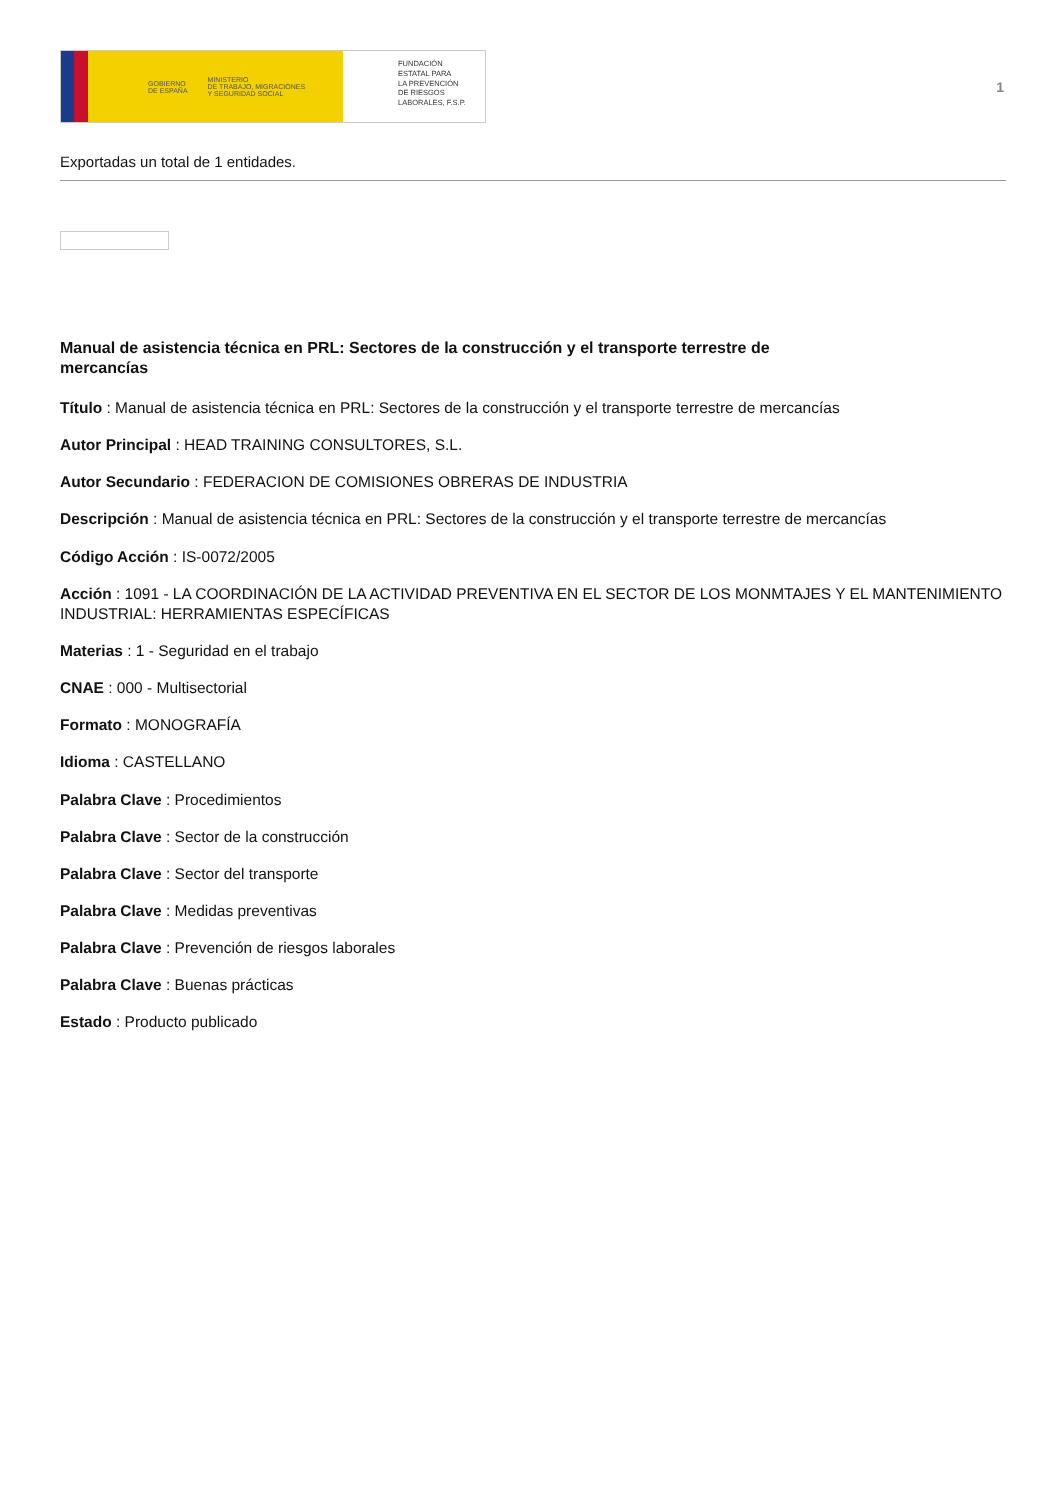GOBIERNO
DE ESPAÑA MINISTERIO
DE TRABAJO, MIGRACIONES
Y SEGURIDAD SOCIAL
FUNDACIÓN
ESTATAL PARA
LA PREVENCIÓN
DE RIESGOS
LABORALES, F.S.P.
1
Exportadas un total de 1 entidades.
Manual de asistencia técnica en PRL: Sectores de la construcción y el transporte terrestre de mercancías
Título : Manual de asistencia técnica en PRL: Sectores de la construcción y el transporte terrestre de mercancías
Autor Principal : HEAD TRAINING CONSULTORES, S.L.
Autor Secundario : FEDERACION DE COMISIONES OBRERAS DE INDUSTRIA
Descripción : Manual de asistencia técnica en PRL: Sectores de la construcción y el transporte terrestre de mercancías
Código Acción : IS-0072/2005
Acción : 1091 - LA COORDINACIÓN DE LA ACTIVIDAD PREVENTIVA EN EL SECTOR DE LOS MONMTAJES Y EL MANTENIMIENTO INDUSTRIAL: HERRAMIENTAS ESPECÍFICAS
Materias : 1 - Seguridad en el trabajo
CNAE : 000 - Multisectorial
Formato : MONOGRAFÍA
Idioma : CASTELLANO
Palabra Clave : Procedimientos
Palabra Clave : Sector de la construcción
Palabra Clave : Sector del transporte
Palabra Clave : Medidas preventivas
Palabra Clave : Prevención de riesgos laborales
Palabra Clave : Buenas prácticas
Estado : Producto publicado